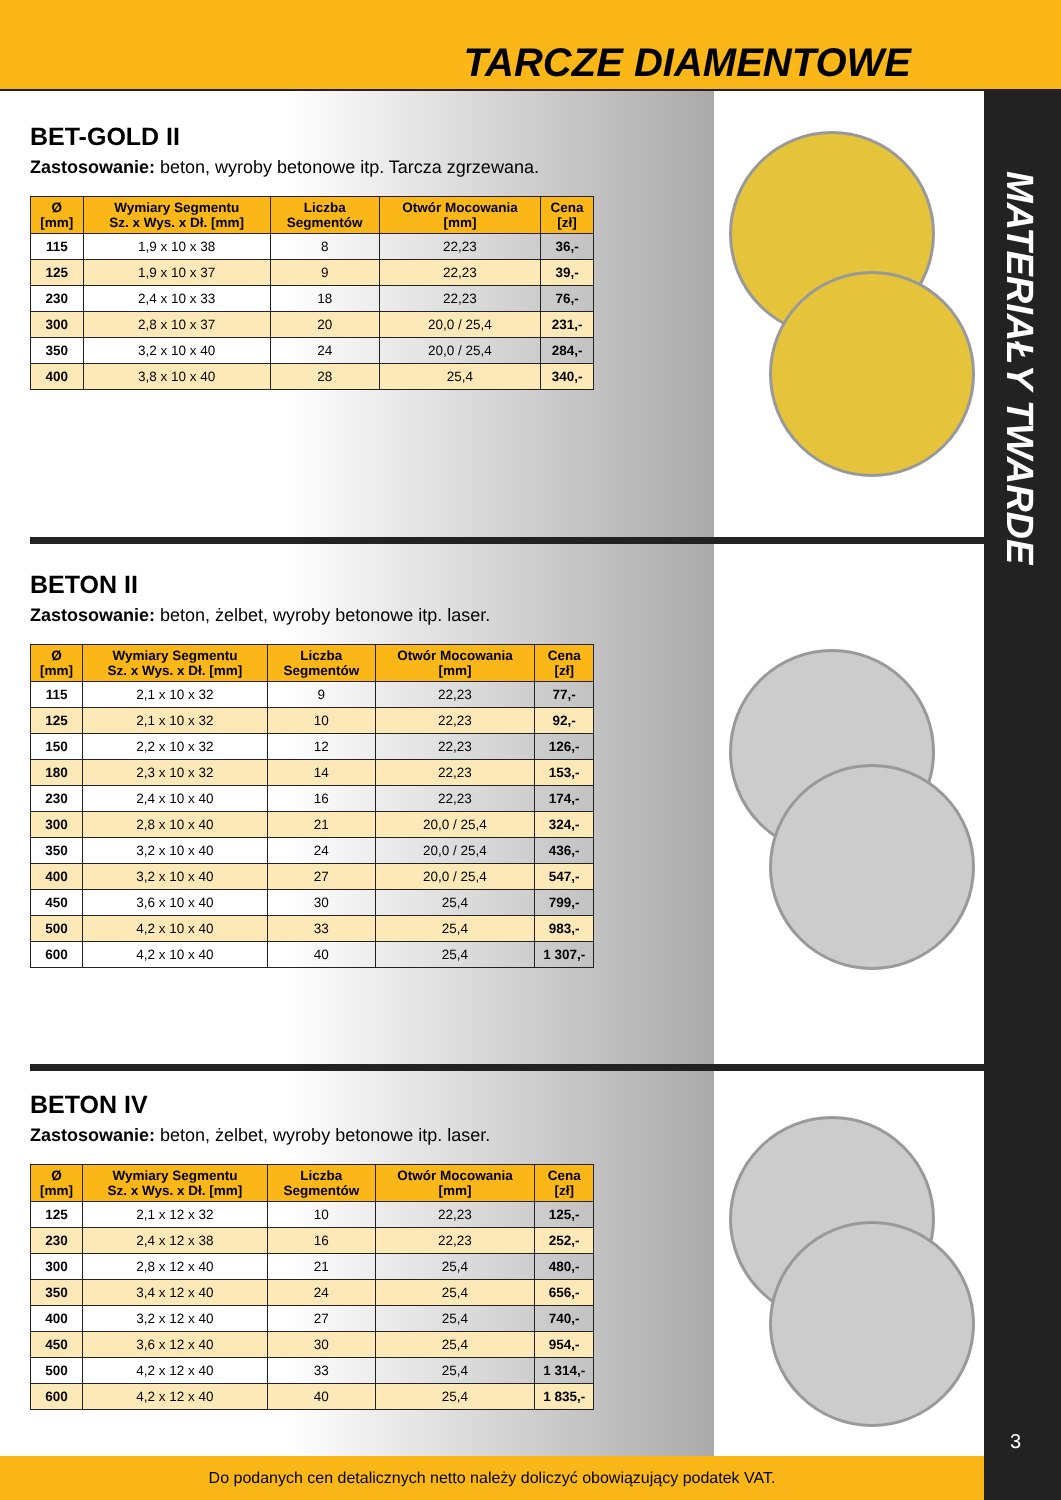TARCZE DIAMENTOWE
MATERIAŁY TWARDE
3
BET-GOLD II
Zastosowanie: beton, wyroby betonowe itp. Tarcza zgrzewana.
| Ø [mm] | Wymiary Segmentu Sz. x Wys. x Dł. [mm] | Liczba Segmentów | Otwór Mocowania [mm] | Cena [zł] |
| --- | --- | --- | --- | --- |
| 115 | 1,9 x 10 x 38 | 8 | 22,23 | 36,- |
| 125 | 1,9 x 10 x 37 | 9 | 22,23 | 39,- |
| 230 | 2,4 x 10 x 33 | 18 | 22,23 | 76,- |
| 300 | 2,8 x 10 x 37 | 20 | 20,0 / 25,4 | 231,- |
| 350 | 3,2 x 10 x 40 | 24 | 20,0 / 25,4 | 284,- |
| 400 | 3,8 x 10 x 40 | 28 | 25,4 | 340,- |
BETON II
Zastosowanie: beton, żelbet, wyroby betonowe itp. laser.
| Ø [mm] | Wymiary Segmentu Sz. x Wys. x Dł. [mm] | Liczba Segmentów | Otwór Mocowania [mm] | Cena [zł] |
| --- | --- | --- | --- | --- |
| 115 | 2,1 x 10 x 32 | 9 | 22,23 | 77,- |
| 125 | 2,1 x 10 x 32 | 10 | 22,23 | 92,- |
| 150 | 2,2 x 10 x 32 | 12 | 22,23 | 126,- |
| 180 | 2,3 x 10 x 32 | 14 | 22,23 | 153,- |
| 230 | 2,4 x 10 x 40 | 16 | 22,23 | 174,- |
| 300 | 2,8 x 10 x 40 | 21 | 20,0 / 25,4 | 324,- |
| 350 | 3,2 x 10 x 40 | 24 | 20,0 / 25,4 | 436,- |
| 400 | 3,2 x 10 x 40 | 27 | 20,0 / 25,4 | 547,- |
| 450 | 3,6 x 10 x 40 | 30 | 25,4 | 799,- |
| 500 | 4,2 x 10 x 40 | 33 | 25,4 | 983,- |
| 600 | 4,2 x 10 x 40 | 40 | 25,4 | 1 307,- |
BETON IV
Zastosowanie: beton, żelbet, wyroby betonowe itp. laser.
| Ø [mm] | Wymiary Segmentu Sz. x Wys. x Dł. [mm] | Liczba Segmentów | Otwór Mocowania [mm] | Cena [zł] |
| --- | --- | --- | --- | --- |
| 125 | 2,1 x 12 x 32 | 10 | 22,23 | 125,- |
| 230 | 2,4 x 12 x 38 | 16 | 22,23 | 252,- |
| 300 | 2,8 x 12 x 40 | 21 | 25,4 | 480,- |
| 350 | 3,4 x 12 x 40 | 24 | 25,4 | 656,- |
| 400 | 3,2 x 12 x 40 | 27 | 25,4 | 740,- |
| 450 | 3,6 x 12 x 40 | 30 | 25,4 | 954,- |
| 500 | 4,2 x 12 x 40 | 33 | 25,4 | 1 314,- |
| 600 | 4,2 x 12 x 40 | 40 | 25,4 | 1 835,- |
Do podanych cen detalicznych netto należy doliczyć obowiązujący podatek VAT.